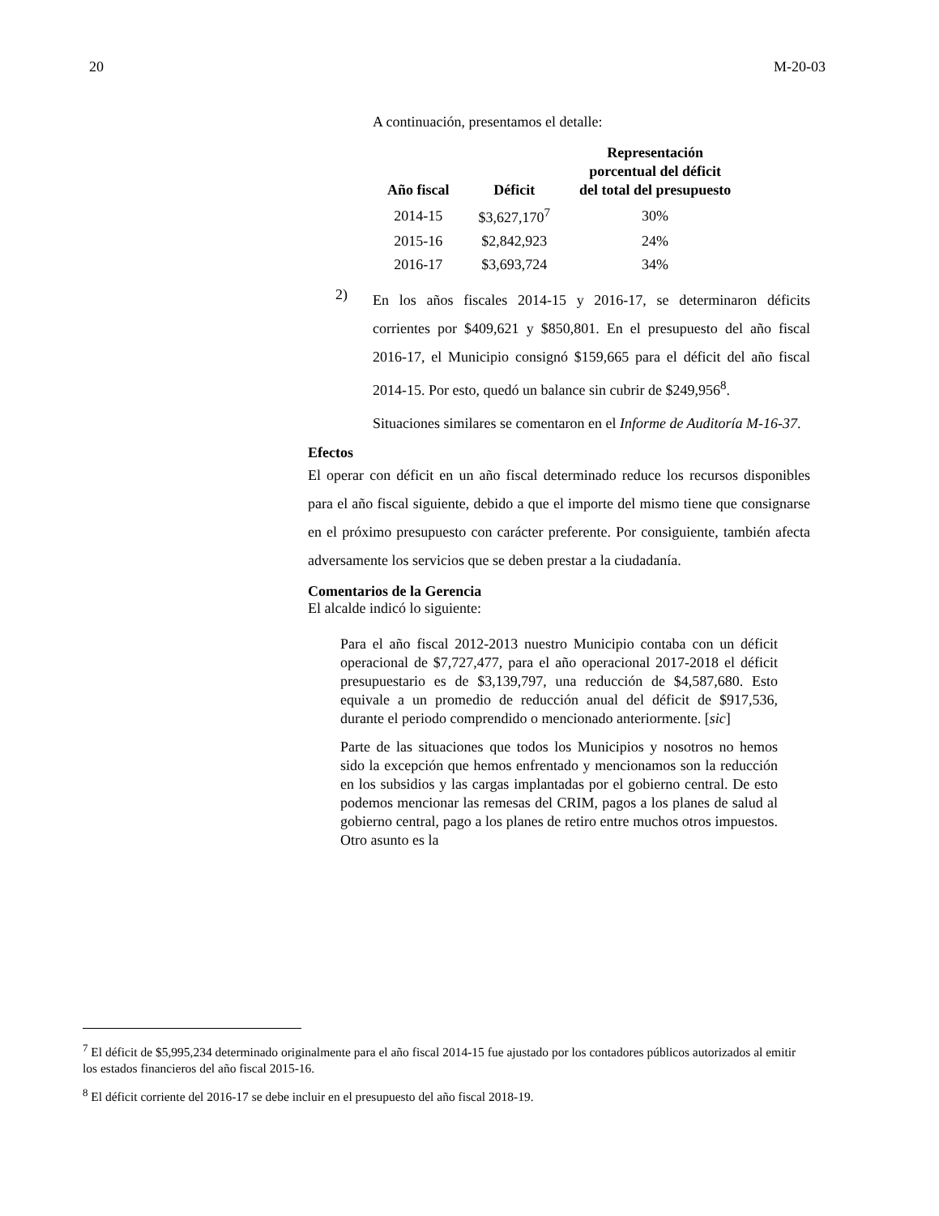20 M-20-03
A continuación, presentamos el detalle:
| Año fiscal | Déficit | Representación porcentual del déficit del total del presupuesto |
| --- | --- | --- |
| 2014-15 | $3,627,170<sup>7</sup> | 30% |
| 2015-16 | $2,842,923 | 24% |
| 2016-17 | $3,693,724 | 34% |
2)
En los años fiscales 2014-15 y 2016-17, se determinaron déficits corrientes por $409,621 y $850,801. En el presupuesto del año fiscal 2016-17, el Municipio consignó $159,665 para el déficit del año fiscal 2014-15. Por esto, quedó un balance sin cubrir de $249,956<sup>8</sup>.
Situaciones similares se comentaron en el Informe de Auditoría M-16-37.
Efectos
El operar con déficit en un año fiscal determinado reduce los recursos disponibles para el año fiscal siguiente, debido a que el importe del mismo tiene que consignarse en el próximo presupuesto con carácter preferente. Por consiguiente, también afecta adversamente los servicios que se deben prestar a la ciudadanía.
Comentarios de la Gerencia
El alcalde indicó lo siguiente:
Para el año fiscal 2012-2013 nuestro Municipio contaba con un déficit operacional de $7,727,477, para el año operacional 2017-2018 el déficit presupuestario es de $3,139,797, una reducción de $4,587,680. Esto equivale a un promedio de reducción anual del déficit de $917,536, durante el periodo comprendido o mencionado anteriormente. [sic]
Parte de las situaciones que todos los Municipios y nosotros no hemos sido la excepción que hemos enfrentado y mencionamos son la reducción en los subsidios y las cargas implantadas por el gobierno central. De esto podemos mencionar las remesas del CRIM, pagos a los planes de salud al gobierno central, pago a los planes de retiro entre muchos otros impuestos. Otro asunto es la
<sup>7</sup> El déficit de $5,995,234 determinado originalmente para el año fiscal 2014-15 fue ajustado por los contadores públicos autorizados al emitir los estados financieros del año fiscal 2015-16.
<sup>8</sup> El déficit corriente del 2016-17 se debe incluir en el presupuesto del año fiscal 2018-19.